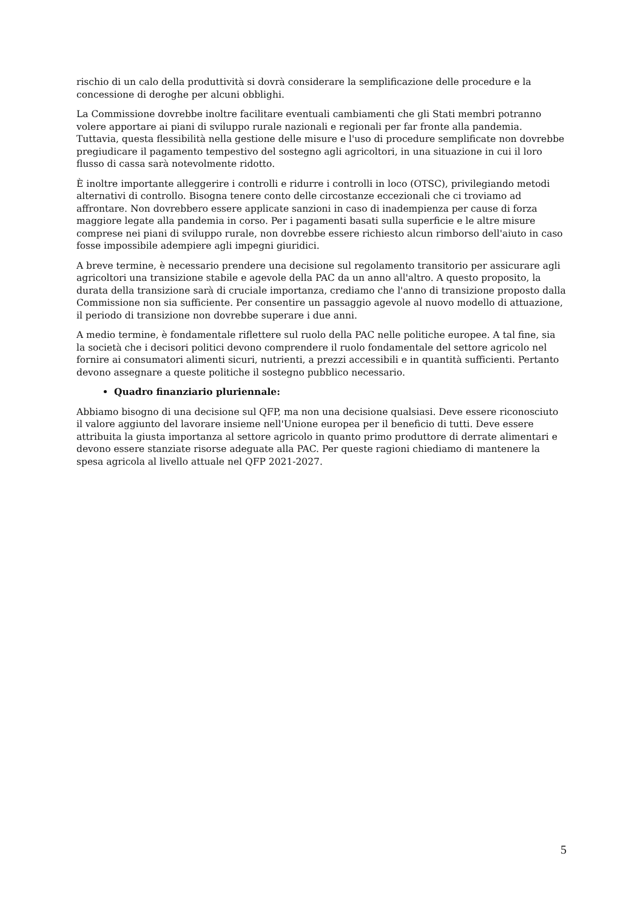rischio di un calo della produttività si dovrà considerare la semplificazione delle procedure e la concessione di deroghe per alcuni obblighi.
La Commissione dovrebbe inoltre facilitare eventuali cambiamenti che gli Stati membri potranno volere apportare ai piani di sviluppo rurale nazionali e regionali per far fronte alla pandemia. Tuttavia, questa flessibilità nella gestione delle misure e l'uso di procedure semplificate non dovrebbe pregiudicare il pagamento tempestivo del sostegno agli agricoltori, in una situazione in cui il loro flusso di cassa sarà notevolmente ridotto.
È inoltre importante alleggerire i controlli e ridurre i controlli in loco (OTSC), privilegiando metodi alternativi di controllo. Bisogna tenere conto delle circostanze eccezionali che ci troviamo ad affrontare. Non dovrebbero essere applicate sanzioni in caso di inadempienza per cause di forza maggiore legate alla pandemia in corso. Per i pagamenti basati sulla superficie e le altre misure comprese nei piani di sviluppo rurale, non dovrebbe essere richiesto alcun rimborso dell'aiuto in caso fosse impossibile adempiere agli impegni giuridici.
A breve termine, è necessario prendere una decisione sul regolamento transitorio per assicurare agli agricoltori una transizione stabile e agevole della PAC da un anno all'altro. A questo proposito, la durata della transizione sarà di cruciale importanza, crediamo che l'anno di transizione proposto dalla Commissione non sia sufficiente. Per consentire un passaggio agevole al nuovo modello di attuazione, il periodo di transizione non dovrebbe superare i due anni.
A medio termine, è fondamentale riflettere sul ruolo della PAC nelle politiche europee. A tal fine, sia la società che i decisori politici devono comprendere il ruolo fondamentale del settore agricolo nel fornire ai consumatori alimenti sicuri, nutrienti, a prezzi accessibili e in quantità sufficienti. Pertanto devono assegnare a queste politiche il sostegno pubblico necessario.
Quadro finanziario pluriennale:
Abbiamo bisogno di una decisione sul QFP, ma non una decisione qualsiasi. Deve essere riconosciuto il valore aggiunto del lavorare insieme nell'Unione europea per il beneficio di tutti. Deve essere attribuita la giusta importanza al settore agricolo in quanto primo produttore di derrate alimentari e devono essere stanziate risorse adeguate alla PAC. Per queste ragioni chiediamo di mantenere la spesa agricola al livello attuale nel QFP 2021-2027.
5